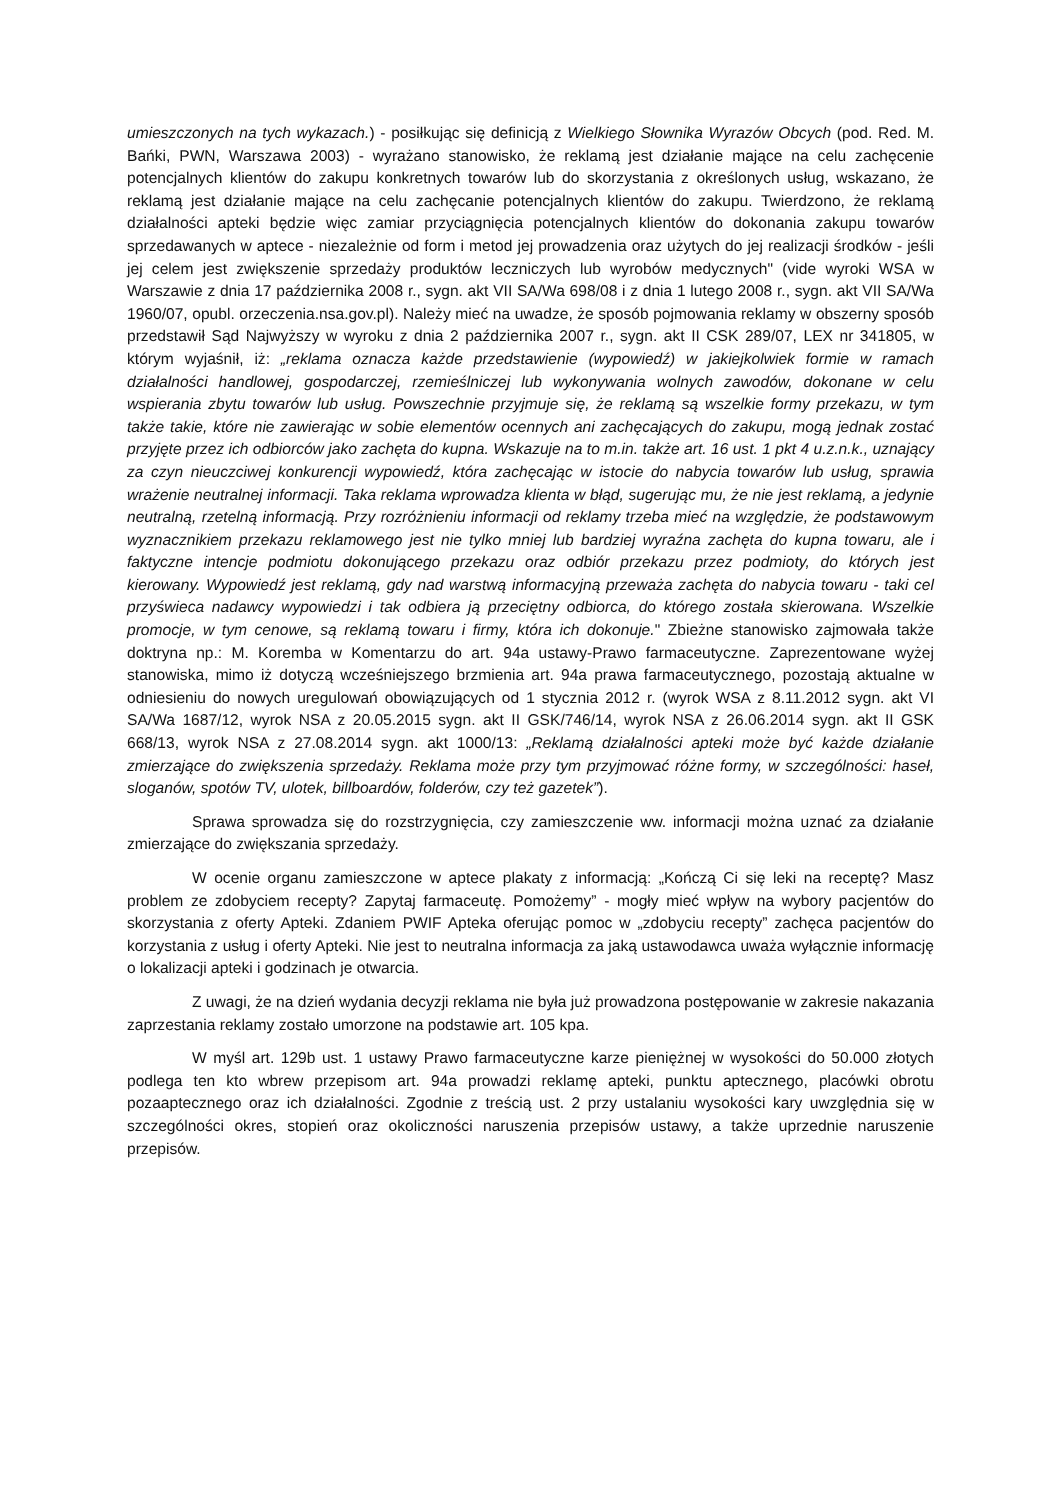umieszczonych na tych wykazach.) - posiłkując się definicją z Wielkiego Słownika Wyrazów Obcych (pod. Red. M. Bańki, PWN, Warszawa 2003) - wyrażano stanowisko, że reklamą jest działanie mające na celu zachęcenie potencjalnych klientów do zakupu konkretnych towarów lub do skorzystania z określonych usług, wskazano, że reklamą jest działanie mające na celu zachęcanie potencjalnych klientów do zakupu. Twierdzono, że reklamą działalności apteki będzie więc zamiar przyciągnięcia potencjalnych klientów do dokonania zakupu towarów sprzedawanych w aptece - niezależnie od form i metod jej prowadzenia oraz użytych do jej realizacji środków - jeśli jej celem jest zwiększenie sprzedaży produktów leczniczych lub wyrobów medycznych" (vide wyroki WSA w Warszawie z dnia 17 października 2008 r., sygn. akt VII SA/Wa 698/08 i z dnia 1 lutego 2008 r., sygn. akt VII SA/Wa 1960/07, opubl. orzeczenia.nsa.gov.pl). Należy mieć na uwadze, że sposób pojmowania reklamy w obszerny sposób przedstawił Sąd Najwyższy w wyroku z dnia 2 października 2007 r., sygn. akt II CSK 289/07, LEX nr 341805, w którym wyjaśnił, iż: „reklama oznacza każde przedstawienie (wypowiedź) w jakiejkolwiek formie w ramach działalności handlowej, gospodarczej, rzemieślniczej lub wykonywania wolnych zawodów, dokonane w celu wspierania zbytu towarów lub usług. Powszechnie przyjmuje się, że reklamą są wszelkie formy przekazu, w tym także takie, które nie zawierając w sobie elementów ocennych ani zachęcających do zakupu, mogą jednak zostać przyjęte przez ich odbiorców jako zachęta do kupna. Wskazuje na to m.in. także art. 16 ust. 1 pkt 4 u.z.n.k., uznający za czyn nieuczciwej konkurencji wypowiedź, która zachęcając w istocie do nabycia towarów lub usług, sprawia wrażenie neutralnej informacji. Taka reklama wprowadza klienta w błąd, sugerując mu, że nie jest reklamą, a jedynie neutralną, rzetelną informacją. Przy rozróżnieniu informacji od reklamy trzeba mieć na względzie, że podstawowym wyznacznikiem przekazu reklamowego jest nie tylko mniej lub bardziej wyraźna zachęta do kupna towaru, ale i faktyczne intencje podmiotu dokonującego przekazu oraz odbiór przekazu przez podmioty, do których jest kierowany. Wypowiedź jest reklamą, gdy nad warstwą informacyjną przeważa zachęta do nabycia towaru - taki cel przyświeca nadawcy wypowiedzi i tak odbiera ją przeciętny odbiorca, do którego została skierowana. Wszelkie promocje, w tym cenowe, są reklamą towaru i firmy, która ich dokonuje." Zbieżne stanowisko zajmowała także doktryna np.: M. Koremba w Komentarzu do art. 94a ustawy-Prawo farmaceutyczne. Zaprezentowane wyżej stanowiska, mimo iż dotyczą wcześniejszego brzmienia art. 94a prawa farmaceutycznego, pozostają aktualne w odniesieniu do nowych uregulowań obowiązujących od 1 stycznia 2012 r. (wyrok WSA z 8.11.2012 sygn. akt VI SA/Wa 1687/12, wyrok NSA z 20.05.2015 sygn. akt II GSK/746/14, wyrok NSA z 26.06.2014 sygn. akt II GSK 668/13, wyrok NSA z 27.08.2014 sygn. akt 1000/13: „Reklamą działalności apteki może być każde działanie zmierzające do zwiększenia sprzedaży. Reklama może przy tym przyjmować różne formy, w szczególności: haseł, sloganów, spotów TV, ulotek, billboardów, folderów, czy też gazetek”).
Sprawa sprowadza się do rozstrzygnięcia, czy zamieszczenie ww. informacji można uznać za działanie zmierzające do zwiększania sprzedaży.
W ocenie organu zamieszczone w aptece plakaty z informacją: „Kończą Ci się leki na receptę? Masz problem ze zdobyciem recepty? Zapytaj farmaceutę. Pomożemy” - mogły mieć wpływ na wybory pacjentów do skorzystania z oferty Apteki. Zdaniem PWIF Apteka oferując pomoc w „zdobyciu recepty” zachęca pacjentów do korzystania z usług i oferty Apteki. Nie jest to neutralna informacja za jaką ustawodawca uważa wyłącznie informację o lokalizacji apteki i godzinach je otwarcia.
Z uwagi, że na dzień wydania decyzji reklama nie była już prowadzona postępowanie w zakresie nakazania zaprzestania reklamy zostało umorzone na podstawie art. 105 kpa.
W myśl art. 129b ust. 1 ustawy Prawo farmaceutyczne karze pieniężnej w wysokości do 50.000 złotych podlega ten kto wbrew przepisom art. 94a prowadzi reklamę apteki, punktu aptecznego, placówki obrotu pozaaptecznego oraz ich działalności. Zgodnie z treścią ust. 2 przy ustalaniu wysokości kary uwzględnia się w szczególności okres, stopień oraz okoliczności naruszenia przepisów ustawy, a także uprzednie naruszenie przepisów.